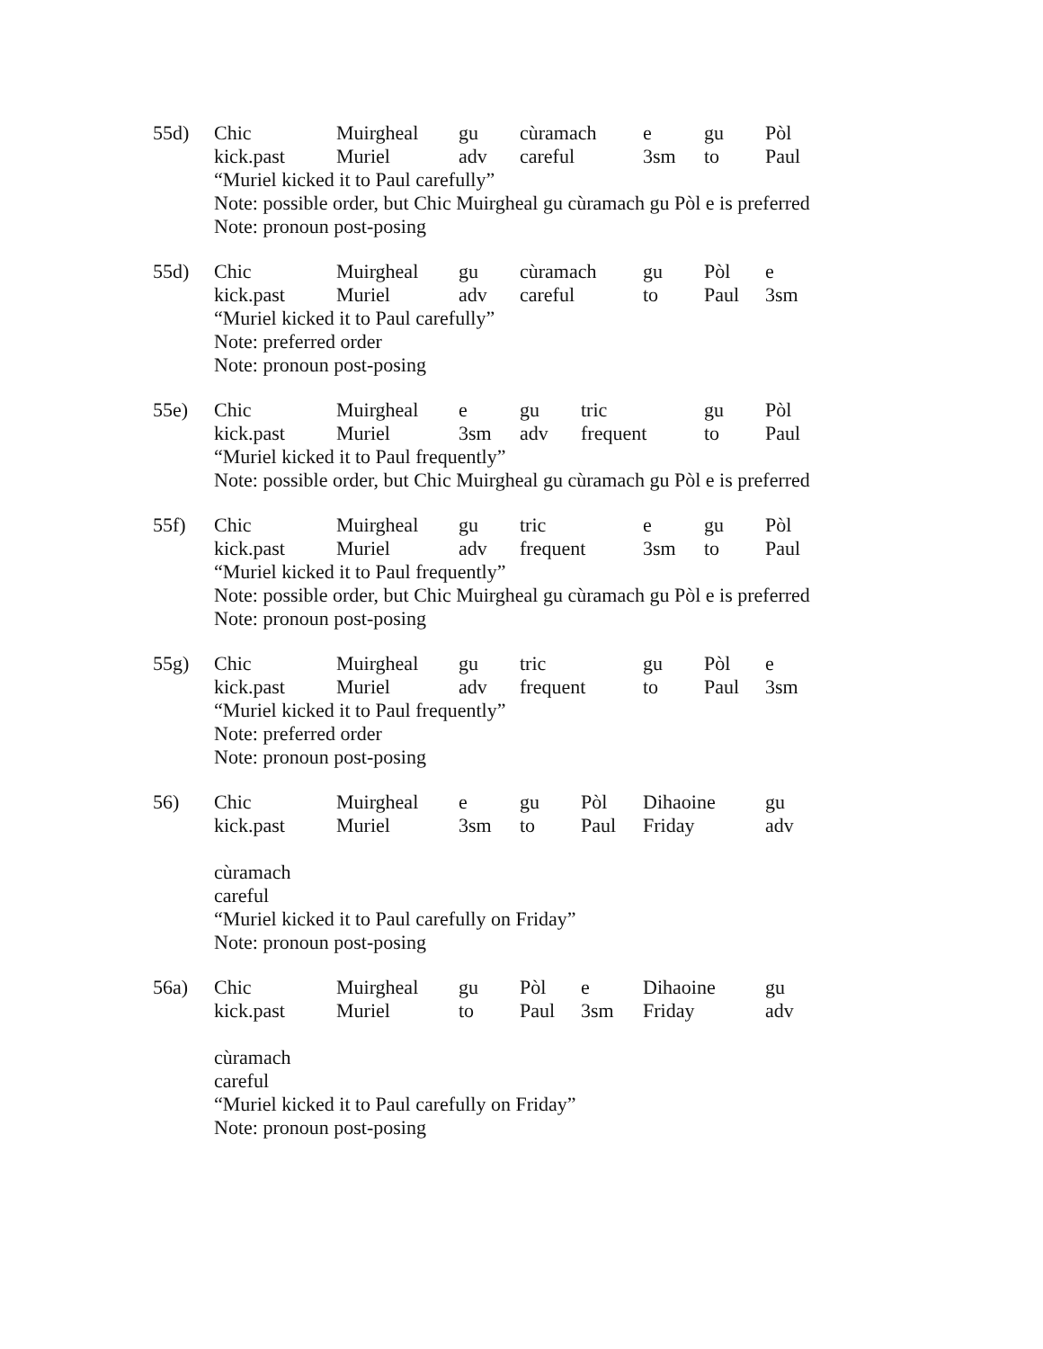55d)
Chic Muirgheal gu cùramach e gu Pòl
kick.past Muriel adv careful 3sm to Paul
“Muriel kicked it to Paul carefully”
Note: possible order, but Chic Muirgheal gu cùramach gu Pòl e is preferred
Note: pronoun post-posing
55d)
Chic Muirgheal gu cùramach gu Pòl e
kick.past Muriel adv careful to Paul 3sm
“Muriel kicked it to Paul carefully”
Note: preferred order
Note: pronoun post-posing
55e)
Chic Muirgheal e gu tric gu Pòl
kick.past Muriel 3sm adv frequent to Paul
“Muriel kicked it to Paul frequently”
Note: possible order, but Chic Muirgheal gu cùramach gu Pòl e is preferred
55f)
Chic Muirgheal gu tric e gu Pòl
kick.past Muriel adv frequent 3sm to Paul
“Muriel kicked it to Paul frequently”
Note: possible order, but Chic Muirgheal gu cùramach gu Pòl e is preferred
Note: pronoun post-posing
55g)
Chic Muirgheal gu tric gu Pòl e
kick.past Muriel adv frequent to Paul 3sm
“Muriel kicked it to Paul frequently”
Note: preferred order
Note: pronoun post-posing
56)
Chic Muirgheal e gu Pòl Dihaoine gu
kick.past Muriel 3sm to Paul Friday adv
cùramach
careful
“Muriel kicked it to Paul carefully on Friday”
Note: pronoun post-posing
56a)
Chic Muirgheal gu Pòl e Dihaoine gu
kick.past Muriel to Paul 3sm Friday adv
cùramach
careful
“Muriel kicked it to Paul carefully on Friday”
Note: pronoun post-posing